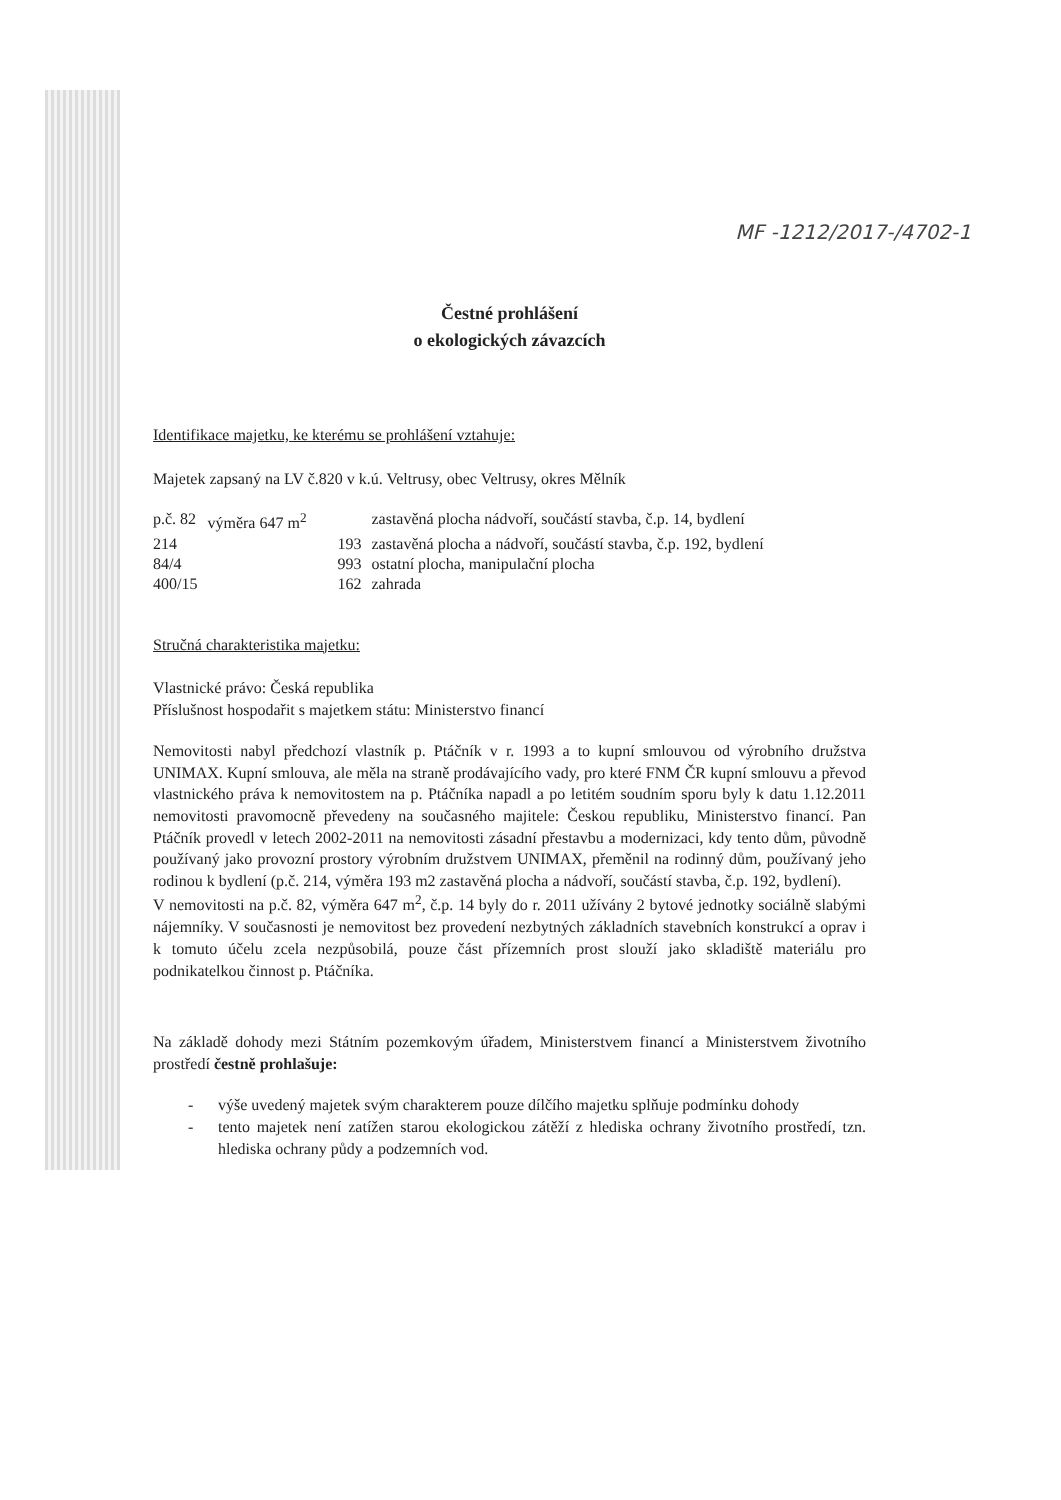MF -1212/2017-/4702-1
Čestné prohlášení
o ekologických závazcích
Identifikace majetku, ke kterému se prohlášení vztahuje:
Majetek zapsaný na LV č.820 v k.ú. Veltrusy, obec Veltrusy, okres Mělník
| p.č. 82 | výměra 647 m<sup>2</sup> | zastavěná plocha nádvoří, součástí stavba, č.p. 14, bydlení |
| 214 | 193 | zastavěná plocha a nádvoří, součástí stavba, č.p. 192, bydlení |
| 84/4 | 993 | ostatní plocha, manipulační plocha |
| 400/15 | 162 | zahrada |
Stručná charakteristika majetku:
Vlastnické právo: Česká republika
Příslušnost hospodařit s majetkem státu: Ministerstvo financí
Nemovitosti nabyl předchozí vlastník p. Ptáčník v r. 1993 a to kupní smlouvou od výrobního družstva UNIMAX. Kupní smlouva, ale měla na straně prodávajícího vady, pro které FNM ČR kupní smlouvu a převod vlastnického práva k nemovitostem na p. Ptáčníka napadl a po letitém soudním sporu byly k datu 1.12.2011 nemovitosti pravomocně převedeny na současného majitele: Českou republiku, Ministerstvo financí. Pan Ptáčník provedl v letech 2002-2011 na nemovitosti zásadní přestavbu a modernizaci, kdy tento dům, původně používaný jako provozní prostory výrobním družstvem UNIMAX, přeměnil na rodinný dům, používaný jeho rodinou k bydlení (p.č. 214, výměra 193 m2 zastavěná plocha a nádvoří, součástí stavba, č.p. 192, bydlení).
V nemovitosti na p.č. 82, výměra 647 m<sup>2</sup>, č.p. 14 byly do r. 2011 užívány 2 bytové jednotky sociálně slabými nájemníky. V současnosti je nemovitost bez provedení nezbytných základních stavebních konstrukcí a oprav i k tomuto účelu zcela nezpůsobilá, pouze část přízemních prost slouží jako skladiště materiálu pro podnikatelkou činnost p. Ptáčníka.
Na základě dohody mezi Státním pozemkovým úřadem, Ministerstvem financí a Ministerstvem životního prostředí čestně prohlašuje:
- výše uvedený majetek svým charakterem pouze dílčího majetku splňuje podmínku dohody
- tento majetek není zatížen starou ekologickou zátěží z hlediska ochrany životního prostředí, tzn. hlediska ochrany půdy a podzemních vod.